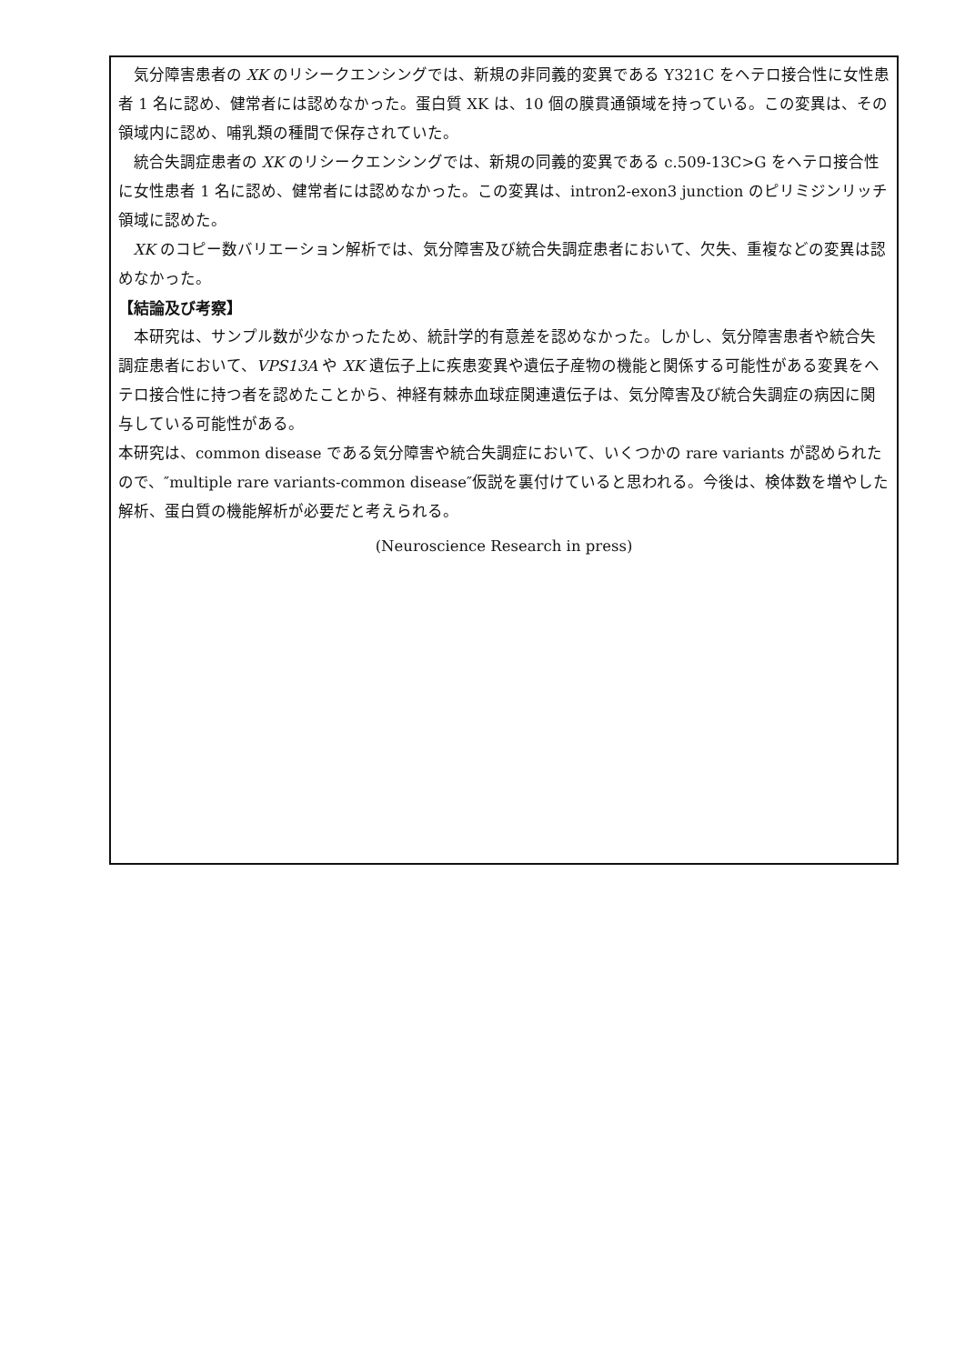気分障害患者の XK のリシークエンシングでは、新規の非同義的変異である Y321C をヘテロ接合性に女性患者 1 名に認め、健常者には認めなかった。蛋白質 XK は、10 個の膜貫通領域を持っている。この変異は、その領域内に認め、哺乳類の種間で保存されていた。
統合失調症患者の XK のリシークエンシングでは、新規の同義的変異である c.509-13C>G をヘテロ接合性に女性患者 1 名に認め、健常者には認めなかった。この変異は、intron2-exon3 junction のピリミジンリッチ領域に認めた。
XK のコピー数バリエーション解析では、気分障害及び統合失調症患者において、欠失、重複などの変異は認めなかった。
【結論及び考察】
本研究は、サンプル数が少なかったため、統計学的有意差を認めなかった。しかし、気分障害患者や統合失調症患者において、VPS13A や XK 遺伝子上に疾患変異や遺伝子産物の機能と関係する可能性がある変異をヘテロ接合性に持つ者を認めたことから、神経有棘赤血球症関連遺伝子は、気分障害及び統合失調症の病因に関与している可能性がある。
本研究は、common disease である気分障害や統合失調症において、いくつかの rare variants が認められたので、″multiple rare variants-common disease″仮説を裏付けていると思われる。今後は、検体数を増やした解析、蛋白質の機能解析が必要だと考えられる。
(Neuroscience Research in press)